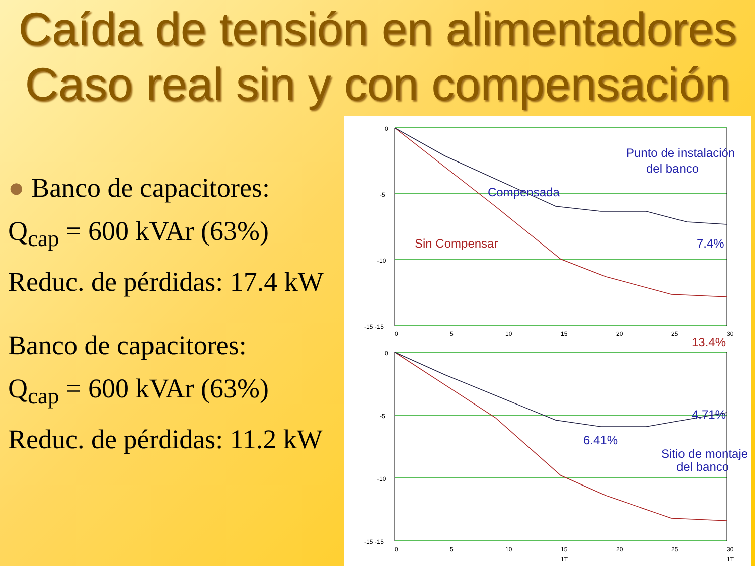Caída de tensión en alimentadores
Caso real sin y con compensación
● Banco de capacitores:
Q<sub>cap</sub> = 600 kVAr (63%)
Reduc. de pérdidas: 17.4 kW
Banco de capacitores:
Q<sub>cap</sub> = 600 kVAr (63%)
Reduc. de pérdidas: 11.2 kW
0
-5
-10
-15 -15
0
5
10
15
20
25
30
0
-5
-10
-15 -15
0
5
10
15
20
25
30
1T
1T
Punto de instalación
del banco
Compensada
Sin Compensar
7.4%
13.4%
4.71%
6.41%
Sitio de montaje
del banco